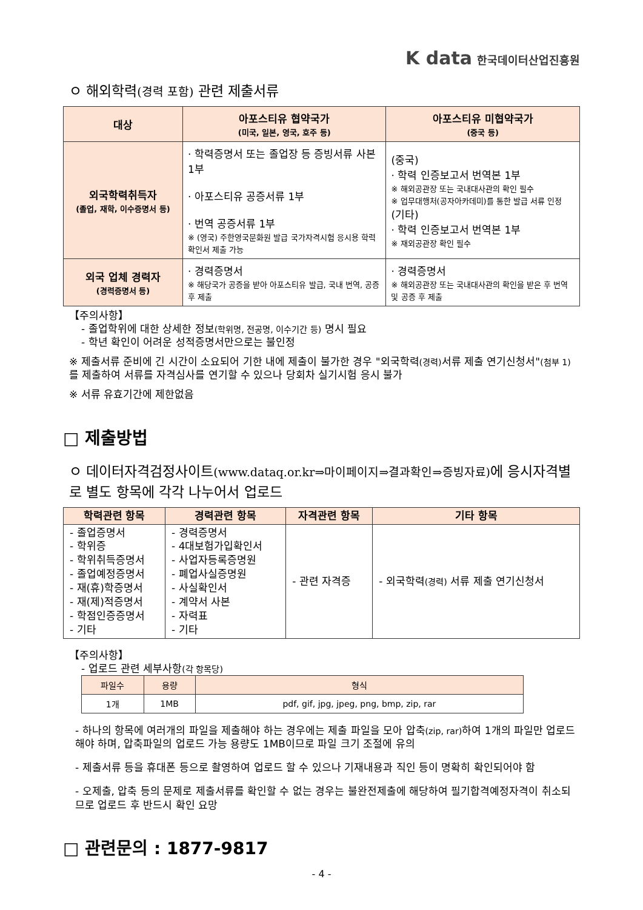K data 한국데이터산업진흥원
ㅇ 해외학력(경력 포함) 관련 제출서류
| 대상 | 아포스티유 협약국가 (미국, 일본, 영국, 호주 등) | 아포스티유 미협약국가 (중국 등) |
| 외국학력취득자 (졸업, 재학, 이수증명서 등) | · 학력증명서 또는 졸업장 등 증빙서류 사본 1부 · 아포스티유 공증서류 1부 · 번역 공증서류 1부 ※ (영국) 주한영국문화원 발급 국가자격시험 응시용 학력확인서 제출 가능 | (중국) · 학력 인증보고서 번역본 1부 ※ 해외공관장 또는 국내대사관의 확인 필수 ※ 업무대행처(공자아카데미)를 통한 발급 서류 인정 (기타) · 학력 인증보고서 번역본 1부 ※ 재외공관장 확인 필수 |
| 외국 업체 경력자 (경력증명서 등) | · 경력증명서 ※ 해당국가 공증을 받아 아포스티유 발급, 국내 번역, 공증 후 제출 | · 경력증명서 ※ 해외공관장 또는 국내대사관의 확인을 받은 후 번역 및 공증 후 제출 |
【주의사항】
- 졸업학위에 대한 상세한 정보(학위명, 전공명, 이수기간 등) 명시 필요
- 학년 확인이 어려운 성적증명서만으로는 불인정
※ 제출서류 준비에 긴 시간이 소요되어 기한 내에 제출이 불가한 경우 "외국학력(경력) 서류 제출 연기신청서"(첨부 1) 를 제출하여 서류를 자격심사를 연기할 수 있으나 당회차 실기시험 응시 불가
※ 서류 유효기간에 제한없음
□ 제출방법
ㅇ 데이터자격검정사이트(www.dataq.or.kr⇒마이페이지⇒결과확인⇒증빙자료) 에 응시자격별로 별도 항목에 각각 나누어서 업로드
| 학력관련 항목 | 경력관련 항목 | 자격관련 항목 | 기타 항목 |
| - 졸업증명서 - 학위증 - 학위취득증명서 - 졸업예정증명서 - 재(휴)학증명서 - 재(제)적증명서 - 학점인증증명서 - 기타 | - 경력증명서 - 4대보험가입확인서 - 사업자등록증명원 - 폐업사실증명원 - 사실확인서 - 계약서 사본 - 자력표 - 기타 | - 관련 자격증 | - 외국학력 (경력) 서류 제출 연기신청서 |
【주의사항】
- 업로드 관련 세부사항(각 항목당)
| 파일수 | 용량 | 형식 |
| 1개 | 1MB | pdf, gif, jpg, jpeg, png, bmp, zip, rar |
- 하나의 항목에 여러개의 파일을 제출해야 하는 경우에는 제출 파일을 모아 압축(zip, rar) 하여 1개의 파일만 업로드해야 하며, 압축파일의 업로드 가능 용량도 1MB이므로 파일 크기 조절에 유의
- 제출서류 등을 휴대폰 등으로 촬영하여 업로드 할 수 있으나 기재내용과 직인 등이 명확히 확인되어야 함
- 오제출, 압축 등의 문제로 제출서류를 확인할 수 없는 경우는 불완전제출에 해당하여 필기합격예정자격이 취소되므로 업로드 후 반드시 확인 요망
□ 관련문의 : 1877-9817
- 4 -